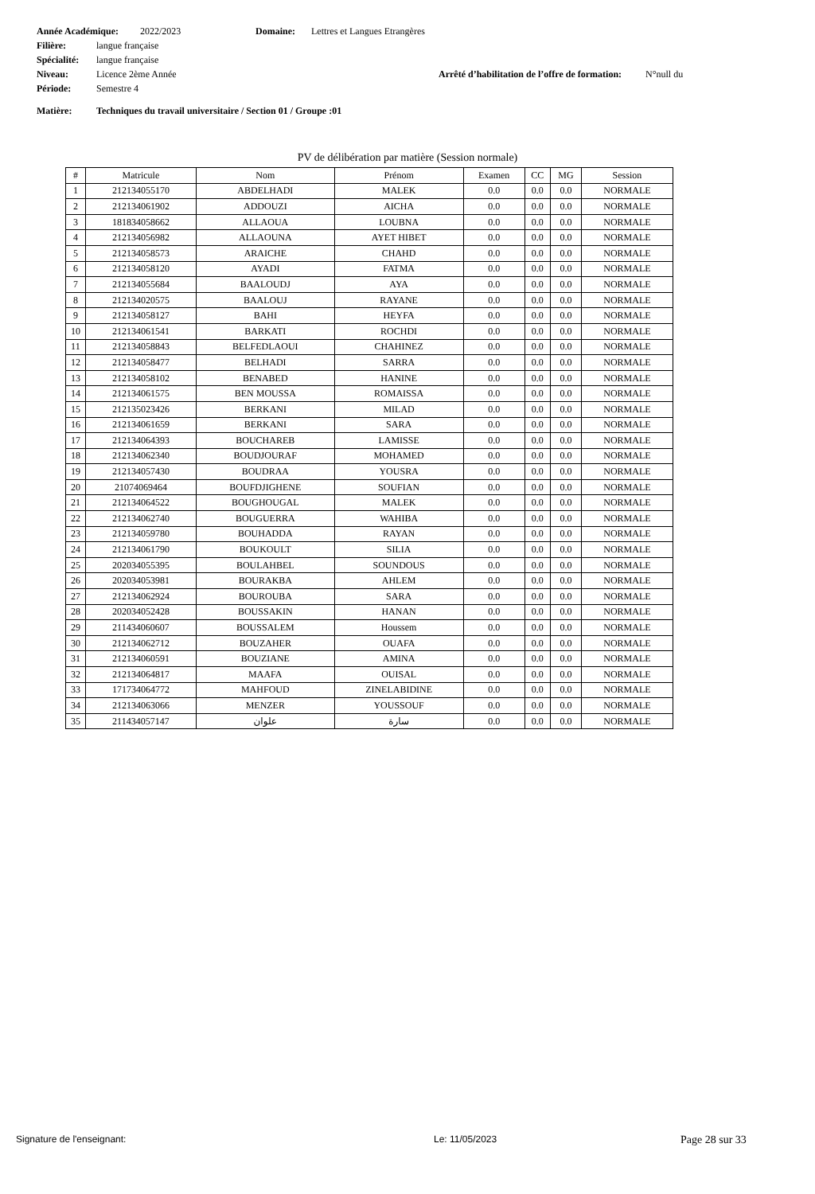Année Académique: 2022/2023 Domaine: Lettres et Langues Etrangères
Filière: langue française
Spécialité: langue française
Niveau: Licence 2ème Année Arrêté d’habilitation de l’offre de formation: N°null du
Période: Semestre 4
Matière: Techniques du travail universitaire / Section 01 / Groupe :01
PV de délibération par matière (Session normale)
| # | Matricule | Nom | Prénom | Examen | CC | MG | Session |
| --- | --- | --- | --- | --- | --- | --- | --- |
| 1 | 212134055170 | ABDELHADI | MALEK | 0.0 | 0.0 | 0.0 | NORMALE |
| 2 | 212134061902 | ADDOUZI | AICHA | 0.0 | 0.0 | 0.0 | NORMALE |
| 3 | 181834058662 | ALLAOUA | LOUBNA | 0.0 | 0.0 | 0.0 | NORMALE |
| 4 | 212134056982 | ALLAOUNA | AYET HIBET | 0.0 | 0.0 | 0.0 | NORMALE |
| 5 | 212134058573 | ARAICHE | CHAHD | 0.0 | 0.0 | 0.0 | NORMALE |
| 6 | 212134058120 | AYADI | FATMA | 0.0 | 0.0 | 0.0 | NORMALE |
| 7 | 212134055684 | BAALOUDJ | AYA | 0.0 | 0.0 | 0.0 | NORMALE |
| 8 | 212134020575 | BAALOUJ | RAYANE | 0.0 | 0.0 | 0.0 | NORMALE |
| 9 | 212134058127 | BAHI | HEYFA | 0.0 | 0.0 | 0.0 | NORMALE |
| 10 | 212134061541 | BARKATI | ROCHDI | 0.0 | 0.0 | 0.0 | NORMALE |
| 11 | 212134058843 | BELFEDLAOUI | CHAHINEZ | 0.0 | 0.0 | 0.0 | NORMALE |
| 12 | 212134058477 | BELHADI | SARRA | 0.0 | 0.0 | 0.0 | NORMALE |
| 13 | 212134058102 | BENABED | HANINE | 0.0 | 0.0 | 0.0 | NORMALE |
| 14 | 212134061575 | BEN MOUSSA | ROMAISSA | 0.0 | 0.0 | 0.0 | NORMALE |
| 15 | 212135023426 | BERKANI | MILAD | 0.0 | 0.0 | 0.0 | NORMALE |
| 16 | 212134061659 | BERKANI | SARA | 0.0 | 0.0 | 0.0 | NORMALE |
| 17 | 212134064393 | BOUCHAREB | LAMISSE | 0.0 | 0.0 | 0.0 | NORMALE |
| 18 | 212134062340 | BOUDJOURAF | MOHAMED | 0.0 | 0.0 | 0.0 | NORMALE |
| 19 | 212134057430 | BOUDRAA | YOUSRA | 0.0 | 0.0 | 0.0 | NORMALE |
| 20 | 21074069464 | BOUFDJIGHENE | SOUFIAN | 0.0 | 0.0 | 0.0 | NORMALE |
| 21 | 212134064522 | BOUGHOUGAL | MALEK | 0.0 | 0.0 | 0.0 | NORMALE |
| 22 | 212134062740 | BOUGUERRA | WAHIBA | 0.0 | 0.0 | 0.0 | NORMALE |
| 23 | 212134059780 | BOUHADDA | RAYAN | 0.0 | 0.0 | 0.0 | NORMALE |
| 24 | 212134061790 | BOUKOULT | SILIA | 0.0 | 0.0 | 0.0 | NORMALE |
| 25 | 202034055395 | BOULAHBEL | SOUNDOUS | 0.0 | 0.0 | 0.0 | NORMALE |
| 26 | 202034053981 | BOURAKBA | AHLEM | 0.0 | 0.0 | 0.0 | NORMALE |
| 27 | 212134062924 | BOUROUBA | SARA | 0.0 | 0.0 | 0.0 | NORMALE |
| 28 | 202034052428 | BOUSSAKIN | HANAN | 0.0 | 0.0 | 0.0 | NORMALE |
| 29 | 211434060607 | BOUSSALEM | Houssem | 0.0 | 0.0 | 0.0 | NORMALE |
| 30 | 212134062712 | BOUZAHER | OUAFA | 0.0 | 0.0 | 0.0 | NORMALE |
| 31 | 212134060591 | BOUZIANE | AMINA | 0.0 | 0.0 | 0.0 | NORMALE |
| 32 | 212134064817 | MAAFA | OUISAL | 0.0 | 0.0 | 0.0 | NORMALE |
| 33 | 171734064772 | MAHFOUD | ZINELABIDINE | 0.0 | 0.0 | 0.0 | NORMALE |
| 34 | 212134063066 | MENZER | YOUSSOUF | 0.0 | 0.0 | 0.0 | NORMALE |
| 35 | 211434057147 | علوان | سارة | 0.0 | 0.0 | 0.0 | NORMALE |
Signature de l'enseignant: Le: 11/05/2023 Page 28 sur 33